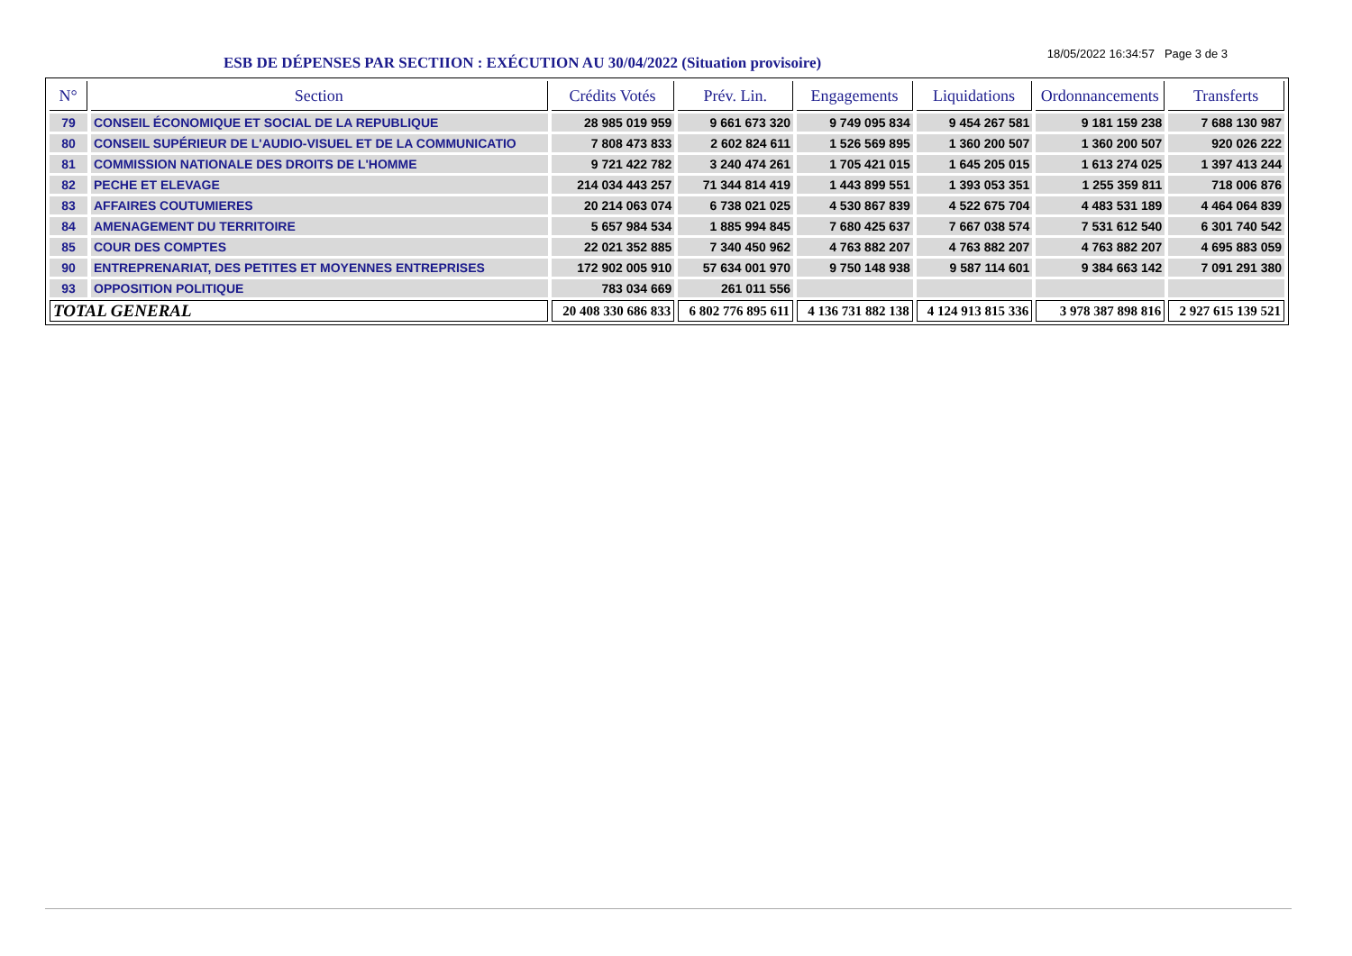ESB DE DÉPENSES PAR SECTIION : EXÉCUTION AU 30/04/2022 (Situation provisoire)
18/05/2022 16:34:57 Page 3 de 3
| N° | Section | Crédits Votés | Prév. Lin. | Engagements | Liquidations | Ordonnancements | Transferts |
| --- | --- | --- | --- | --- | --- | --- | --- |
| 79 | CONSEIL ÉCONOMIQUE ET SOCIAL DE LA REPUBLIQUE | 28 985 019 959 | 9 661 673 320 | 9 749 095 834 | 9 454 267 581 | 9 181 159 238 | 7 688 130 987 |
| 80 | CONSEIL SUPÉRIEUR DE L'AUDIO-VISUEL ET DE LA COMMUNICATIO | 7 808 473 833 | 2 602 824 611 | 1 526 569 895 | 1 360 200 507 | 1 360 200 507 | 920 026 222 |
| 81 | COMMISSION NATIONALE DES DROITS DE L'HOMME | 9 721 422 782 | 3 240 474 261 | 1 705 421 015 | 1 645 205 015 | 1 613 274 025 | 1 397 413 244 |
| 82 | PECHE ET ELEVAGE | 214 034 443 257 | 71 344 814 419 | 1 443 899 551 | 1 393 053 351 | 1 255 359 811 | 718 006 876 |
| 83 | AFFAIRES COUTUMIERES | 20 214 063 074 | 6 738 021 025 | 4 530 867 839 | 4 522 675 704 | 4 483 531 189 | 4 464 064 839 |
| 84 | AMENAGEMENT DU TERRITOIRE | 5 657 984 534 | 1 885 994 845 | 7 680 425 637 | 7 667 038 574 | 7 531 612 540 | 6 301 740 542 |
| 85 | COUR DES COMPTES | 22 021 352 885 | 7 340 450 962 | 4 763 882 207 | 4 763 882 207 | 4 763 882 207 | 4 695 883 059 |
| 90 | ENTREPRENARIAT, DES PETITES ET MOYENNES ENTREPRISES | 172 902 005 910 | 57 634 001 970 | 9 750 148 938 | 9 587 114 601 | 9 384 663 142 | 7 091 291 380 |
| 93 | OPPOSITION POLITIQUE | 783 034 669 | 261 011 556 | | | | |
| TOTAL GENERAL | | 20 408 330 686 833 | 6 802 776 895 611 | 4 136 731 882 138 | 4 124 913 815 336 | 3 978 387 898 816 | 2 927 615 139 521 |